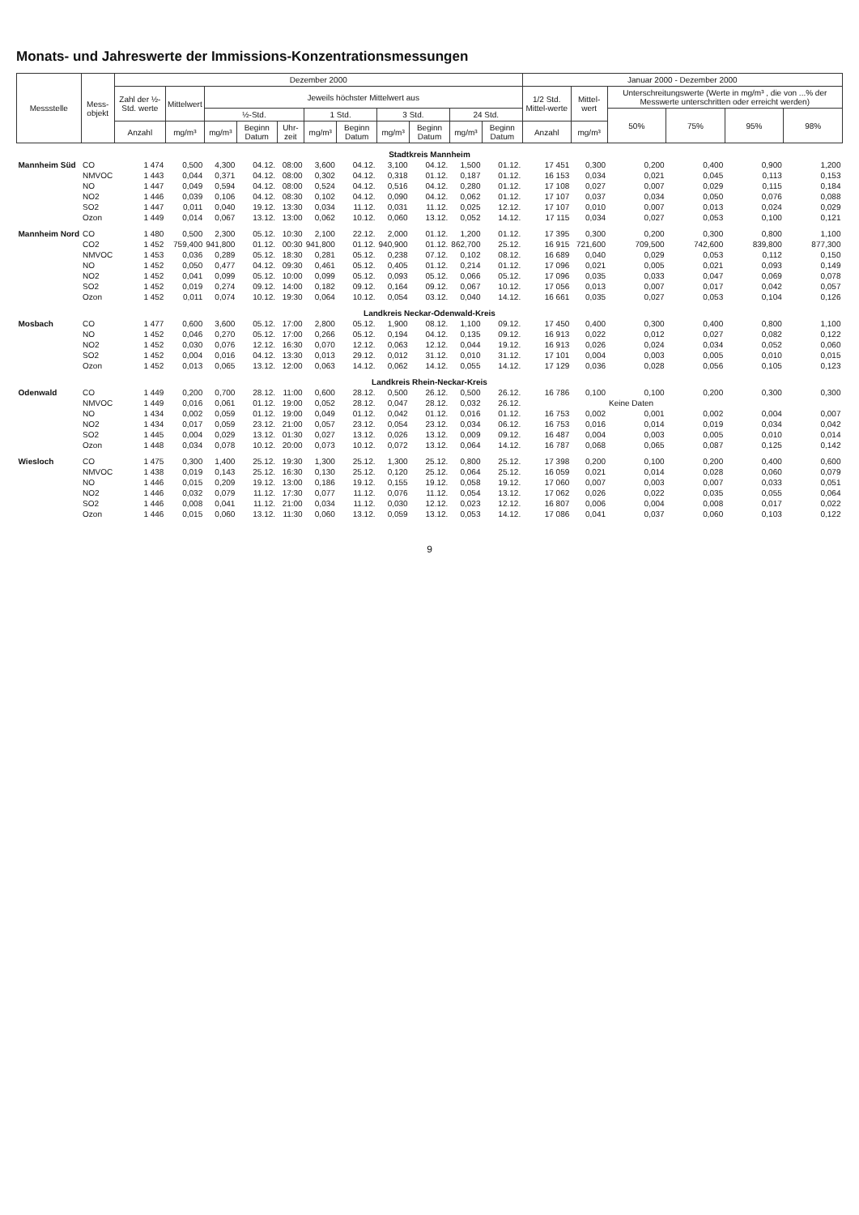Monats- und Jahreswerte der Immissions-Konzentrationsmessungen
| Messstelle | Mess- objekt | Dezember 2000 | | | | | | | | | | | Januar 2000 - Dezember 2000 | | | | | |
| --- | --- | --- | --- | --- | --- | --- | --- | --- | --- | --- | --- | --- | --- | --- | --- | --- | --- | --- |
| | | Zahl der ½-Std. werte | Mittelwert | Jeweils höchster Mittelwert aus | | | | | | | | | 1/2 Std. Mittel-werte | Mittel-wert | Unterschreitungswerte (Werte in mg/m³ , die von ...% der Messwerte unterschritten oder erreicht werden) | | | |
| | | | | ½-Std. | | | 1 Std. | | 3 Std. | | 24 Std. | | | | 50% | 75% | 95% | 98% |
| | | Anzahl | mg/m³ | mg/m³ | Beginn Datum | Uhr-zeit | mg/m³ | Beginn Datum | mg/m³ | Beginn Datum | mg/m³ | Beginn Datum | Anzahl | mg/m³ | | | | |
| Stadtkreis Mannheim | | | | | | | | | | | | | | | | | | |
| Mannheim Süd | CO | 1 474 | 0,500 | 4,300 | 04.12. | 08:00 | 3,600 | 04.12. | 3,100 | 04.12. | 1,500 | 01.12. | 17 451 | 0,300 | 0,200 | 0,400 | 0,900 | 1,200 |
| | NMVOC | 1 443 | 0,044 | 0,371 | 04.12. | 08:00 | 0,302 | 04.12. | 0,318 | 01.12. | 0,187 | 01.12. | 16 153 | 0,034 | 0,021 | 0,045 | 0,113 | 0,153 |
| | NO | 1 447 | 0,049 | 0,594 | 04.12. | 08:00 | 0,524 | 04.12. | 0,516 | 04.12. | 0,280 | 01.12. | 17 108 | 0,027 | 0,007 | 0,029 | 0,115 | 0,184 |
| | NO2 | 1 446 | 0,039 | 0,106 | 04.12. | 08:30 | 0,102 | 04.12. | 0,090 | 04.12. | 0,062 | 01.12. | 17 107 | 0,037 | 0,034 | 0,050 | 0,076 | 0,088 |
| | SO2 | 1 447 | 0,011 | 0,040 | 19.12. | 13:30 | 0,034 | 11.12. | 0,031 | 11.12. | 0,025 | 12.12. | 17 107 | 0,010 | 0,007 | 0,013 | 0,024 | 0,029 |
| | Ozon | 1 449 | 0,014 | 0,067 | 13.12. | 13:00 | 0,062 | 10.12. | 0,060 | 13.12. | 0,052 | 14.12. | 17 115 | 0,034 | 0,027 | 0,053 | 0,100 | 0,121 |
| Mannheim Nord | CO | 1 480 | 0,500 | 2,300 | 05.12. | 10:30 | 2,100 | 22.12. | 2,000 | 01.12. | 1,200 | 01.12. | 17 395 | 0,300 | 0,200 | 0,300 | 0,800 | 1,100 |
| | CO2 | 1 452 | 759,400 | 941,800 | 01.12. | 00:30 | 941,800 | 01.12. | 940,900 | 01.12. | 862,700 | 25.12. | 16 915 | 721,600 | 709,500 | 742,600 | 839,800 | 877,300 |
| | NMVOC | 1 453 | 0,036 | 0,289 | 05.12. | 18:30 | 0,281 | 05.12. | 0,238 | 07.12. | 0,102 | 08.12. | 16 689 | 0,040 | 0,029 | 0,053 | 0,112 | 0,150 |
| | NO | 1 452 | 0,050 | 0,477 | 04.12. | 09:30 | 0,461 | 05.12. | 0,405 | 01.12. | 0,214 | 01.12. | 17 096 | 0,021 | 0,005 | 0,021 | 0,093 | 0,149 |
| | NO2 | 1 452 | 0,041 | 0,099 | 05.12. | 10:00 | 0,099 | 05.12. | 0,093 | 05.12. | 0,066 | 05.12. | 17 096 | 0,035 | 0,033 | 0,047 | 0,069 | 0,078 |
| | SO2 | 1 452 | 0,019 | 0,274 | 09.12. | 14:00 | 0,182 | 09.12. | 0,164 | 09.12. | 0,067 | 10.12. | 17 056 | 0,013 | 0,007 | 0,017 | 0,042 | 0,057 |
| | Ozon | 1 452 | 0,011 | 0,074 | 10.12. | 19:30 | 0,064 | 10.12. | 0,054 | 03.12. | 0,040 | 14.12. | 16 661 | 0,035 | 0,027 | 0,053 | 0,104 | 0,126 |
| Landkreis Neckar-Odenwald-Kreis | | | | | | | | | | | | | | | | | | |
| Mosbach | CO | 1 477 | 0,600 | 3,600 | 05.12. | 17:00 | 2,800 | 05.12. | 1,900 | 08.12. | 1,100 | 09.12. | 17 450 | 0,400 | 0,300 | 0,400 | 0,800 | 1,100 |
| | NO | 1 452 | 0,046 | 0,270 | 05.12. | 17:00 | 0,266 | 05.12. | 0,194 | 04.12. | 0,135 | 09.12. | 16 913 | 0,022 | 0,012 | 0,027 | 0,082 | 0,122 |
| | NO2 | 1 452 | 0,030 | 0,076 | 12.12. | 16:30 | 0,070 | 12.12. | 0,063 | 12.12. | 0,044 | 19.12. | 16 913 | 0,026 | 0,024 | 0,034 | 0,052 | 0,060 |
| | SO2 | 1 452 | 0,004 | 0,016 | 04.12. | 13:30 | 0,013 | 29.12. | 0,012 | 31.12. | 0,010 | 31.12. | 17 101 | 0,004 | 0,003 | 0,005 | 0,010 | 0,015 |
| | Ozon | 1 452 | 0,013 | 0,065 | 13.12. | 12:00 | 0,063 | 14.12. | 0,062 | 14.12. | 0,055 | 14.12. | 17 129 | 0,036 | 0,028 | 0,056 | 0,105 | 0,123 |
| Landkreis Rhein-Neckar-Kreis | | | | | | | | | | | | | | | | | | |
| Odenwald | CO | 1 449 | 0,200 | 0,700 | 28.12. | 11:00 | 0,600 | 28.12. | 0,500 | 26.12. | 0,500 | 26.12. | 16 786 | 0,100 | 0,100 | 0,200 | 0,300 | 0,300 |
| | NMVOC | 1 449 | 0,016 | 0,061 | 01.12. | 19:00 | 0,052 | 28.12. | 0,047 | 28.12. | 0,032 | 26.12. | | | Keine Daten | | | |
| | NO | 1 434 | 0,002 | 0,059 | 01.12. | 19:00 | 0,049 | 01.12. | 0,042 | 01.12. | 0,016 | 01.12. | 16 753 | 0,002 | 0,001 | 0,002 | 0,004 | 0,007 |
| | NO2 | 1 434 | 0,017 | 0,059 | 23.12. | 21:00 | 0,057 | 23.12. | 0,054 | 23.12. | 0,034 | 06.12. | 16 753 | 0,016 | 0,014 | 0,019 | 0,034 | 0,042 |
| | SO2 | 1 445 | 0,004 | 0,029 | 13.12. | 01:30 | 0,027 | 13.12. | 0,026 | 13.12. | 0,009 | 09.12. | 16 487 | 0,004 | 0,003 | 0,005 | 0,010 | 0,014 |
| | Ozon | 1 448 | 0,034 | 0,078 | 10.12. | 20:00 | 0,073 | 10.12. | 0,072 | 13.12. | 0,064 | 14.12. | 16 787 | 0,068 | 0,065 | 0,087 | 0,125 | 0,142 |
| Wiesloch | CO | 1 475 | 0,300 | 1,400 | 25.12. | 19:30 | 1,300 | 25.12. | 1,300 | 25.12. | 0,800 | 25.12. | 17 398 | 0,200 | 0,100 | 0,200 | 0,400 | 0,600 |
| | NMVOC | 1 438 | 0,019 | 0,143 | 25.12. | 16:30 | 0,130 | 25.12. | 0,120 | 25.12. | 0,064 | 25.12. | 16 059 | 0,021 | 0,014 | 0,028 | 0,060 | 0,079 |
| | NO | 1 446 | 0,015 | 0,209 | 19.12. | 13:00 | 0,186 | 19.12. | 0,155 | 19.12. | 0,058 | 19.12. | 17 060 | 0,007 | 0,003 | 0,007 | 0,033 | 0,051 |
| | NO2 | 1 446 | 0,032 | 0,079 | 11.12. | 17:30 | 0,077 | 11.12. | 0,076 | 11.12. | 0,054 | 13.12. | 17 062 | 0,026 | 0,022 | 0,035 | 0,055 | 0,064 |
| | SO2 | 1 446 | 0,008 | 0,041 | 11.12. | 21:00 | 0,034 | 11.12. | 0,030 | 12.12. | 0,023 | 12.12. | 16 807 | 0,006 | 0,004 | 0,008 | 0,017 | 0,022 |
| | Ozon | 1 446 | 0,015 | 0,060 | 13.12. | 11:30 | 0,060 | 13.12. | 0,059 | 13.12. | 0,053 | 14.12. | 17 086 | 0,041 | 0,037 | 0,060 | 0,103 | 0,122 |
9